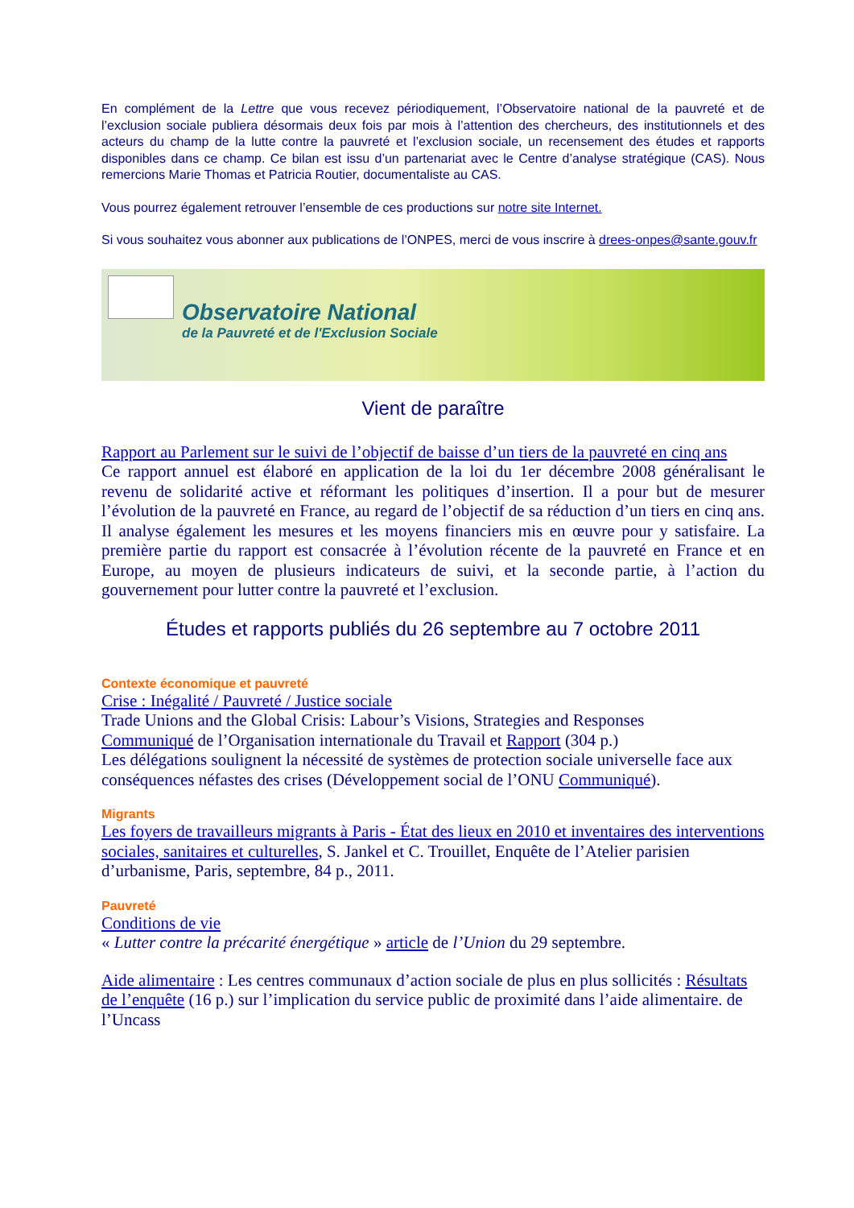En complément de la Lettre que vous recevez périodiquement, l’Observatoire national de la pauvreté et de l’exclusion sociale publiera désormais deux fois par mois à l’attention des chercheurs, des institutionnels et des acteurs du champ de la lutte contre la pauvreté et l’exclusion sociale, un recensement des études et rapports disponibles dans ce champ. Ce bilan est issu d’un partenariat avec le Centre d’analyse stratégique (CAS). Nous remercions Marie Thomas et Patricia Routier, documentaliste au CAS.
Vous pourrez également retrouver l’ensemble de ces productions sur notre site Internet.
Si vous souhaitez vous abonner aux publications de l’ONPES, merci de vous inscrire à drees-onpes@sante.gouv.fr
Observatoire National
de la Pauvreté et de l'Exclusion Sociale
Vient de paraître
Rapport au Parlement sur le suivi de l’objectif de baisse d’un tiers de la pauvreté en cinq ans
Ce rapport annuel est élaboré en application de la loi du 1er décembre 2008 généralisant le revenu de solidarité active et réformant les politiques d’insertion. Il a pour but de mesurer l’évolution de la pauvreté en France, au regard de l’objectif de sa réduction d’un tiers en cinq ans. Il analyse également les mesures et les moyens financiers mis en œuvre pour y satisfaire. La première partie du rapport est consacrée à l’évolution récente de la pauvreté en France et en Europe, au moyen de plusieurs indicateurs de suivi, et la seconde partie, à l’action du gouvernement pour lutter contre la pauvreté et l’exclusion.
Études et rapports publiés du 26 septembre au 7 octobre 2011
Contexte économique et pauvreté
Crise : Inégalité / Pauvreté / Justice sociale
Trade Unions and the Global Crisis: Labour’s Visions, Strategies and Responses
Communiqué de l’Organisation internationale du Travail et Rapport (304 p.)
Les délégations soulignent la nécessité de systèmes de protection sociale universelle face aux conséquences néfastes des crises (Développement social de l’ONU Communiqué).
Migrants
Les foyers de travailleurs migrants à Paris - État des lieux en 2010 et inventaires des interventions sociales, sanitaires et culturelles, S. Jankel et C. Trouillet, Enquête de l’Atelier parisien d’urbanisme, Paris, septembre, 84 p., 2011.
Pauvreté
Conditions de vie
« Lutter contre la précarité énergétique » article de l’Union du 29 septembre.
Aide alimentaire : Les centres communaux d’action sociale de plus en plus sollicités : Résultats de l’enquête (16 p.) sur l’implication du service public de proximité dans l’aide alimentaire. de l’Uncass